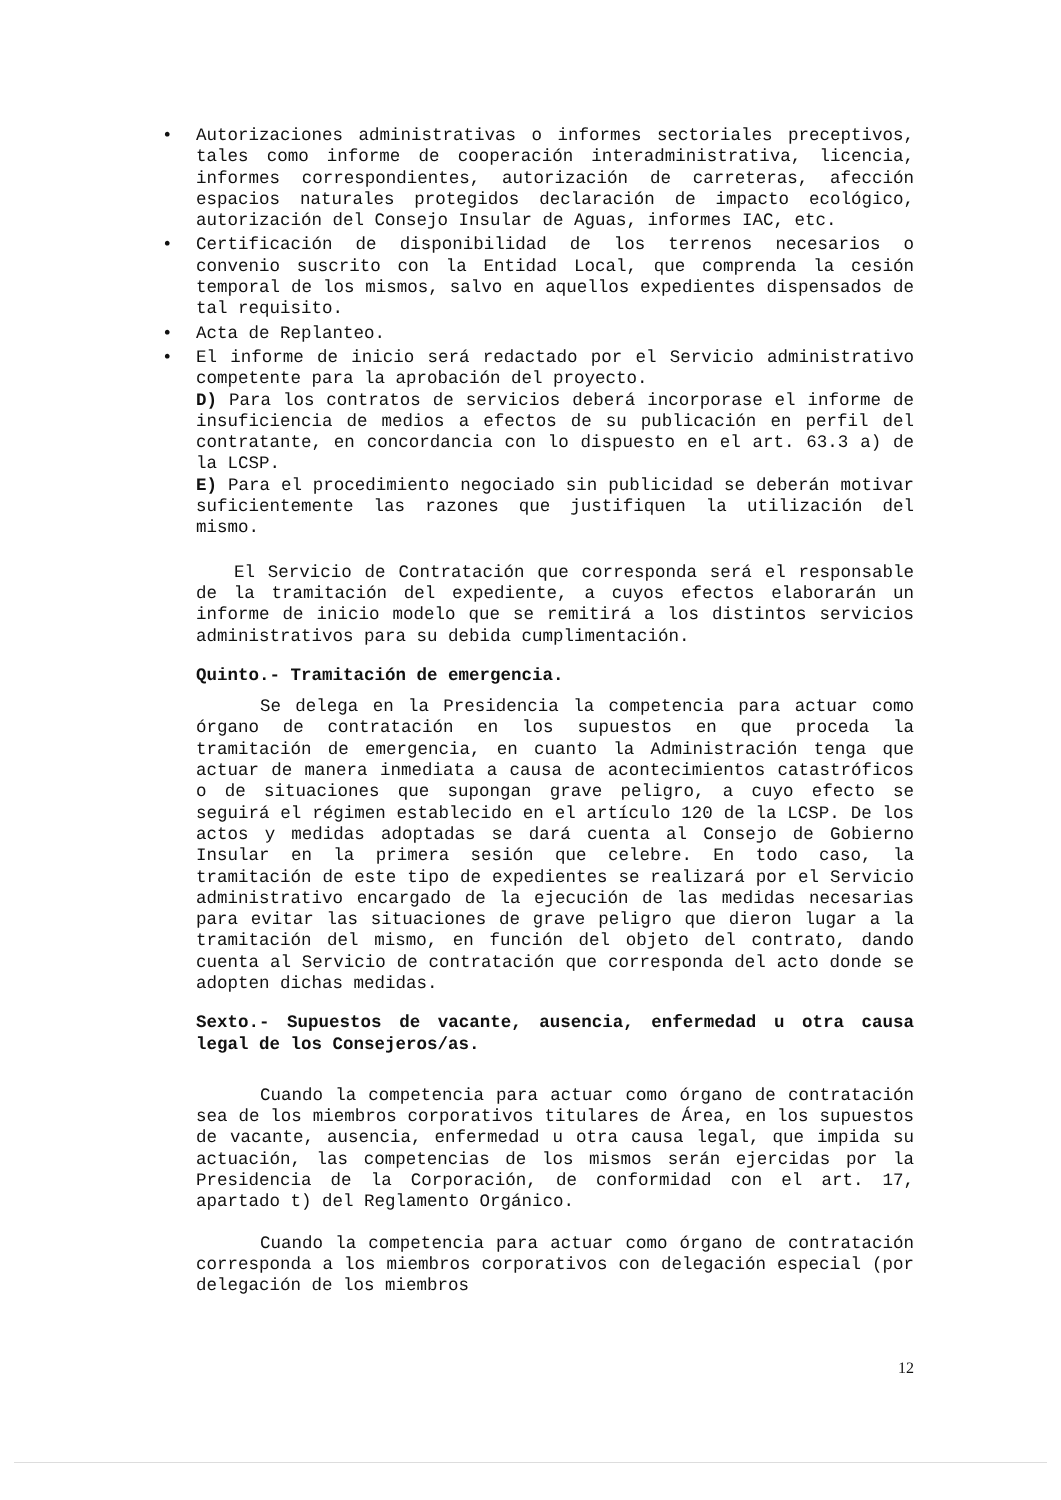• Autorizaciones administrativas o informes sectoriales preceptivos, tales como informe de cooperación interadministrativa, licencia, informes correspondientes, autorización de carreteras, afección espacios naturales protegidos declaración de impacto ecológico, autorización del Consejo Insular de Aguas, informes IAC, etc.
• Certificación de disponibilidad de los terrenos necesarios o convenio suscrito con la Entidad Local, que comprenda la cesión temporal de los mismos, salvo en aquellos expedientes dispensados de tal requisito.
• Acta de Replanteo.
• El informe de inicio será redactado por el Servicio administrativo competente para la aprobación del proyecto.
D) Para los contratos de servicios deberá incorporase el informe de insuficiencia de medios a efectos de su publicación en perfil del contratante, en concordancia con lo dispuesto en el art. 63.3 a) de la LCSP.
E) Para el procedimiento negociado sin publicidad se deberán motivar suficientemente las razones que justifiquen la utilización del mismo.
El Servicio de Contratación que corresponda será el responsable de la tramitación del expediente, a cuyos efectos elaborarán un informe de inicio modelo que se remitirá a los distintos servicios administrativos para su debida cumplimentación.
Quinto.- Tramitación de emergencia.
Se delega en la Presidencia la competencia para actuar como órgano de contratación en los supuestos en que proceda la tramitación de emergencia, en cuanto la Administración tenga que actuar de manera inmediata a causa de acontecimientos catastróficos o de situaciones que supongan grave peligro, a cuyo efecto se seguirá el régimen establecido en el artículo 120 de la LCSP. De los actos y medidas adoptadas se dará cuenta al Consejo de Gobierno Insular en la primera sesión que celebre. En todo caso, la tramitación de este tipo de expedientes se realizará por el Servicio administrativo encargado de la ejecución de las medidas necesarias para evitar las situaciones de grave peligro que dieron lugar a la tramitación del mismo, en función del objeto del contrato, dando cuenta al Servicio de contratación que corresponda del acto donde se adopten dichas medidas.
Sexto.- Supuestos de vacante, ausencia, enfermedad u otra causa legal de los Consejeros/as.
Cuando la competencia para actuar como órgano de contratación sea de los miembros corporativos titulares de Área, en los supuestos de vacante, ausencia, enfermedad u otra causa legal, que impida su actuación, las competencias de los mismos serán ejercidas por la Presidencia de la Corporación, de conformidad con el art. 17, apartado t) del Reglamento Orgánico.
Cuando la competencia para actuar como órgano de contratación corresponda a los miembros corporativos con delegación especial (por delegación de los miembros
12